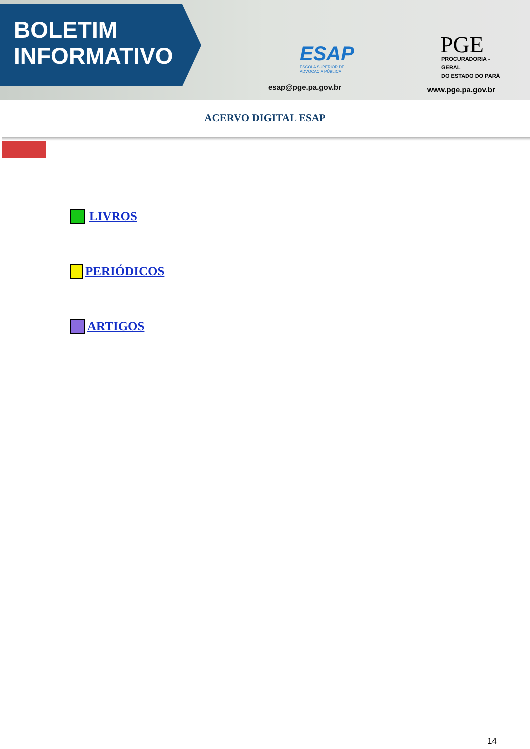BOLETIM
INFORMATIVO
ESAP
ESCOLA SUPERIOR DE ADVOCACIA PÚBLICA
esap@pge.pa.gov.br
PGE
PROCURADORIA - GERAL
DO ESTADO DO PARÁ
www.pge.pa.gov.br
ACERVO DIGITAL ESAP
LIVROS
PERIÓDICOS
ARTIGOS
14